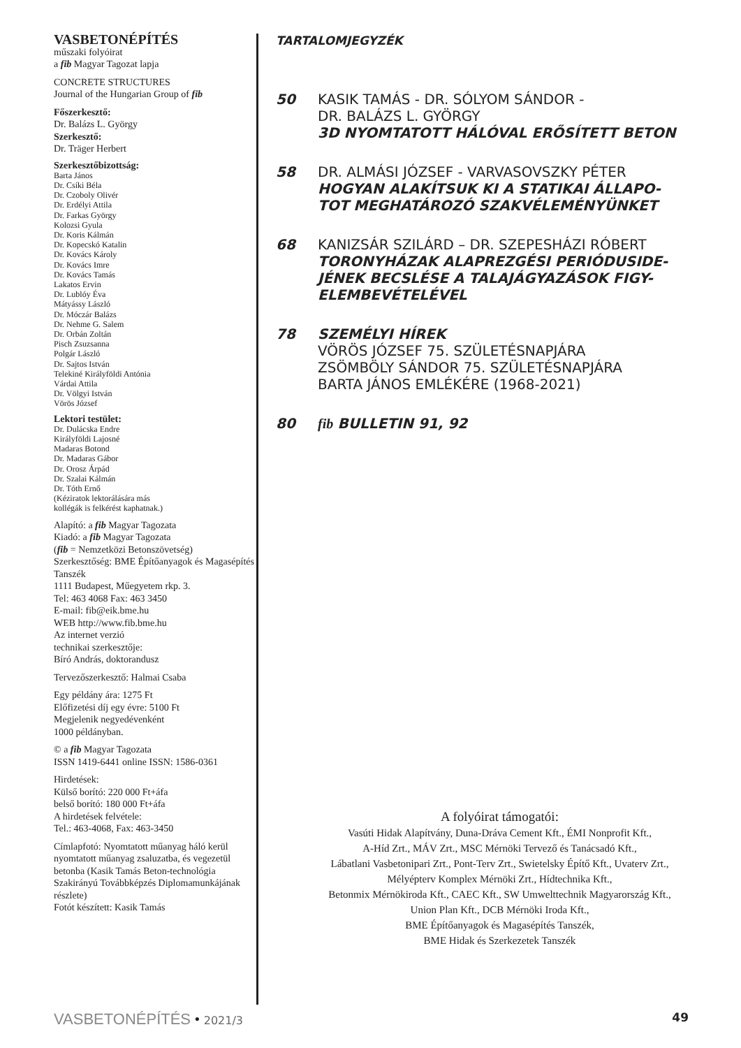VASBETONÉPÍTÉS
műszaki folyóirat
a fib Magyar Tagozat lapja
CONCRETE STRUCTURES
Journal of the Hungarian Group of fib
Főszerkesztő:
Dr. Balázs L. György
Szerkesztő:
Dr. Träger Herbert
Szerkesztőbizottság:
Barta János
Dr. Csíki Béla
Dr. Czoboly Olivér
Dr. Erdélyi Attila
Dr. Farkas György
Kolozsi Gyula
Dr. Koris Kálmán
Dr. Kopecskó Katalin
Dr. Kovács Károly
Dr. Kovács Imre
Dr. Kovács Tamás
Lakatos Ervin
Dr. Lublóy Éva
Mátyássy László
Dr. Móczár Balázs
Dr. Nehme G. Salem
Dr. Orbán Zoltán
Pisch Zsuzsanna
Polgár László
Dr. Sajtos István
Telekiné Királyföldi Antónia
Várdai Attila
Dr. Völgyi István
Vörös József
Lektori testület:
Dr. Dulácska Endre
Királyföldi Lajosné
Madaras Botond
Dr. Madaras Gábor
Dr. Orosz Árpád
Dr. Szalai Kálmán
Dr. Tóth Ernő
(Kéziratok lektorálására más
kollégák is felkérést kaphatnak.)
Alapító: a fib Magyar Tagozata
Kiadó: a fib Magyar Tagozata
(fib = Nemzetközi Betonszövetség)
Szerkesztőség: BME Építőanyagok és Magasépítés Tanszék
1111 Budapest, Műegyetem rkp. 3.
Tel: 463 4068 Fax: 463 3450
E-mail: fib@eik.bme.hu
WEB http://www.fib.bme.hu
Az internet verzió
technikai szerkesztője:
Bíró András, doktorandusz
Tervezőszerkesztő: Halmai Csaba
Egy példány ára: 1275 Ft
Előfizetési díj egy évre: 5100 Ft
Megjelenik negyedévenként
1000 példányban.
© a fib Magyar Tagozata
ISSN 1419-6441 online ISSN: 1586-0361
Hirdetések:
Külső borító: 220 000 Ft+áfa
belső borító: 180 000 Ft+áfa
A hirdetések felvétele:
Tel.: 463-4068, Fax: 463-3450
Címlapfotó: Nyomtatott műanyag háló kerül nyomtatott műanyag zsaluzatba, és vegezetül betonba (Kasik Tamás Beton-technológia Szakirányú Továbbképzés Diplomamunkájának részlete)
Fotót készített: Kasik Tamás
TARTALOMJEGYZÉK
50 KASIK TAMÁS - DR. SÓLYOM SÁNDOR -
DR. BALÁZS L. GYÖRGY
3D NYOMTATOTT HÁLÓVAL ERŐSÍTETT BETON
58 DR. ALMÁSI JÓZSEF - VARVASOVSZKY PÉTER
HOGYAN ALAKÍTSUK KI A STATIKAI ÁLLAPO-
TOT MEGHATÁROZÓ SZAKVÉLEMÉNYÜNKET
68 KANIZSÁR SZILÁRD – DR. SZEPESHÁZI RÓBERT
TORONYHÁZAK ALAPREZGÉSI PERIÓDUSIDE-
JÉNEK BECSLÉSE A TALAJÁGYAZÁSOK FIGY-
ELEMBEVÉTELÉVEL
78 SZEMÉLYI HÍREK
VÖRÖS JÓZSEF 75. SZÜLETÉSNAPJÁRA
ZSÖMBÖLY SÁNDOR 75. SZÜLETÉSNAPJÁRA
BARTA JÁNOS EMLÉKÉRE (1968-2021)
80 fib BULLETIN 91, 92
A folyóirat támogatói:
Vasúti Hidak Alapítvány, Duna-Dráva Cement Kft., ÉMI Nonprofit Kft.,
A-Híd Zrt., MÁV Zrt., MSC Mérnöki Tervező és Tanácsadó Kft.,
Lábatlani Vasbetonipari Zrt., Pont-Terv Zrt., Swietelsky Építő Kft., Uvaterv Zrt.,
Mélyépterv Komplex Mérnöki Zrt., Hídtechnika Kft.,
Betonmix Mérnökiroda Kft., CAEC Kft., SW Umwelttechnik Magyarország Kft.,
Union Plan Kft., DCB Mérnöki Iroda Kft.,
BME Építőanyagok és Magasépítés Tanszék,
BME Hidak és Szerkezetek Tanszék
VASBETONÉPÍTÉS • 2021/3 49